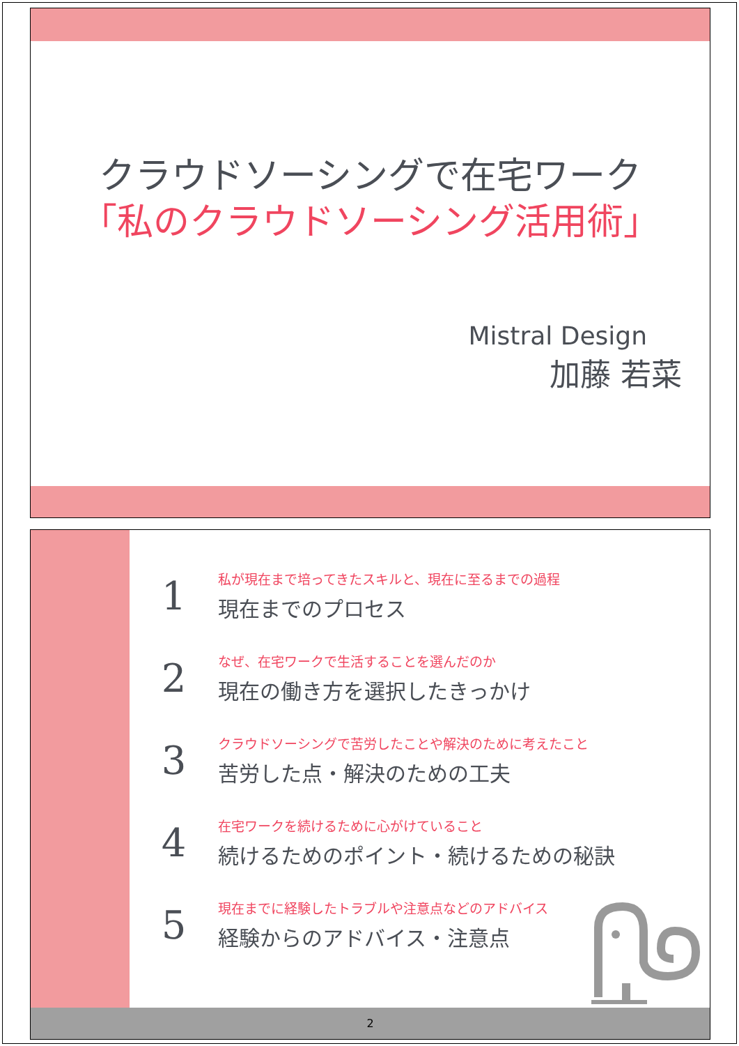クラウドソーシングで在宅ワーク
「私のクラウドソーシング活用術」
Mistral Design
加藤 若菜
1
私が現在まで培ってきたスキルと、現在に至るまでの過程
現在までのプロセス
2
なぜ、在宅ワークで生活することを選んだのか
現在の働き方を選択したきっかけ
3
クラウドソーシングで苦労したことや解決のために考えたこと
苦労した点・解決のための工夫
4
在宅ワークを続けるために心がけていること
続けるためのポイント・続けるための秘訣
5
現在までに経験したトラブルや注意点などのアドバイス
経験からのアドバイス・注意点
2